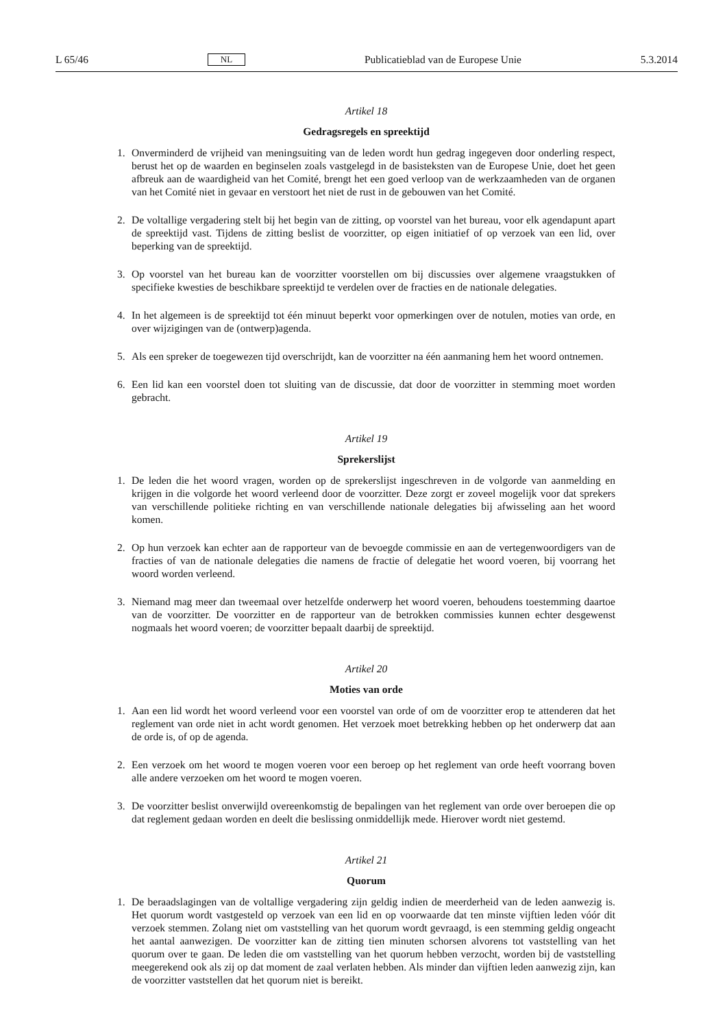L 65/46 NL Publicatieblad van de Europese Unie 5.3.2014
Artikel 18
Gedragsregels en spreektijd
1. Onverminderd de vrijheid van meningsuiting van de leden wordt hun gedrag ingegeven door onderling respect, berust het op de waarden en beginselen zoals vastgelegd in de basisteksten van de Europese Unie, doet het geen afbreuk aan de waardigheid van het Comité, brengt het een goed verloop van de werkzaamheden van de organen van het Comité niet in gevaar en verstoort het niet de rust in de gebouwen van het Comité.
2. De voltallige vergadering stelt bij het begin van de zitting, op voorstel van het bureau, voor elk agendapunt apart de spreektijd vast. Tijdens de zitting beslist de voorzitter, op eigen initiatief of op verzoek van een lid, over beperking van de spreektijd.
3. Op voorstel van het bureau kan de voorzitter voorstellen om bij discussies over algemene vraagstukken of specifieke kwesties de beschikbare spreektijd te verdelen over de fracties en de nationale delegaties.
4. In het algemeen is de spreektijd tot één minuut beperkt voor opmerkingen over de notulen, moties van orde, en over wijzigingen van de (ontwerp)agenda.
5. Als een spreker de toegewezen tijd overschrijdt, kan de voorzitter na één aanmaning hem het woord ontnemen.
6. Een lid kan een voorstel doen tot sluiting van de discussie, dat door de voorzitter in stemming moet worden gebracht.
Artikel 19
Sprekerslijst
1. De leden die het woord vragen, worden op de sprekerslijst ingeschreven in de volgorde van aanmelding en krijgen in die volgorde het woord verleend door de voorzitter. Deze zorgt er zoveel mogelijk voor dat sprekers van verschillende politieke richting en van verschillende nationale delegaties bij afwisseling aan het woord komen.
2. Op hun verzoek kan echter aan de rapporteur van de bevoegde commissie en aan de vertegenwoordigers van de fracties of van de nationale delegaties die namens de fractie of delegatie het woord voeren, bij voorrang het woord worden verleend.
3. Niemand mag meer dan tweemaal over hetzelfde onderwerp het woord voeren, behoudens toestemming daartoe van de voorzitter. De voorzitter en de rapporteur van de betrokken commissies kunnen echter desgewenst nogmaals het woord voeren; de voorzitter bepaalt daarbij de spreektijd.
Artikel 20
Moties van orde
1. Aan een lid wordt het woord verleend voor een voorstel van orde of om de voorzitter erop te attenderen dat het reglement van orde niet in acht wordt genomen. Het verzoek moet betrekking hebben op het onderwerp dat aan de orde is, of op de agenda.
2. Een verzoek om het woord te mogen voeren voor een beroep op het reglement van orde heeft voorrang boven alle andere verzoeken om het woord te mogen voeren.
3. De voorzitter beslist onverwijld overeenkomstig de bepalingen van het reglement van orde over beroepen die op dat reglement gedaan worden en deelt die beslissing onmiddellijk mede. Hierover wordt niet gestemd.
Artikel 21
Quorum
1. De beraadslagingen van de voltallige vergadering zijn geldig indien de meerderheid van de leden aan­wezig is. Het quorum wordt vastgesteld op verzoek van een lid en op voorwaarde dat ten minste vijftien leden vóór dit verzoek stemmen. Zolang niet om vaststelling van het quorum wordt gevraagd, is een stemming geldig ongeacht het aantal aanwezigen. De voorzitter kan de zitting tien minuten schorsen alvorens tot vaststelling van het quorum over te gaan. De leden die om vaststelling van het quorum hebben verzocht, worden bij de vaststelling meegerekend ook als zij op dat moment de zaal verlaten hebben. Als minder dan vijftien leden aanwezig zijn, kan de voorzitter vaststellen dat het quorum niet is bereikt.